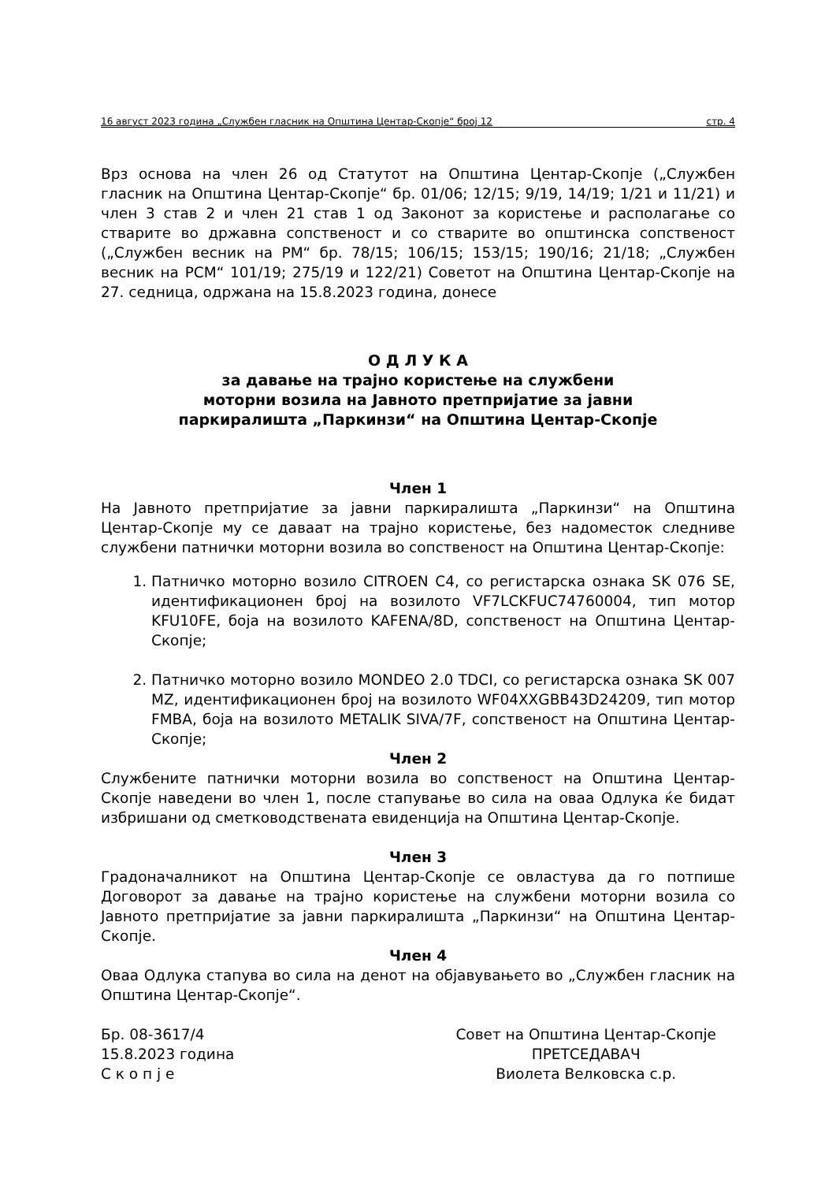16 август 2023 година „Службен гласник на Општина Центар-Скопје“ број 12 стр. 4
Врз основа на член 26 од Статутот на Општина Центар-Скопје („Службен гласник на Општина Центар-Скопје“ бр. 01/06; 12/15; 9/19, 14/19; 1/21 и 11/21) и член 3 став 2 и член 21 став 1 од Законот за користење и располагање со стварите во државна сопственост и со стварите во општинска сопственост („Службен весник на РМ“ бр. 78/15; 106/15; 153/15; 190/16; 21/18; „Службен весник на РСМ“ 101/19; 275/19 и 122/21) Советот на Општина Центар-Скопје на 27. седница, одржана на 15.8.2023 година, донесе
О Д Л У К А
за давање на трајно користење на службени
моторни возила на Јавното претпријатие за јавни
паркиралишта „Паркинзи“ на Општина Центар-Скопје
Член 1
На Јавното претпријатие за јавни паркиралишта „Паркинзи“ на Општина Центар-Скопје му се даваат на трајно користење, без надоместок следниве службени патнички моторни возила во сопственост на Општина Центар-Скопје:
1. Патничко моторно возило CITROEN C4, со регистарска ознака SK 076 SE, идентификационен број на возилото VF7LCKFUC74760004, тип мотор KFU10FE, боја на возилото KAFENA/8D, сопственост на Општина Центар-Скопје;
2. Патничко моторно возило MONDEO 2.0 TDCI, со регистарска ознака SK 007 MZ, идентификационен број на возилото WF04XXGBB43D24209, тип мотор FMBA, боја на возилото METALIK SIVA/7F, сопственост на Општина Центар-Скопје;
Член 2
Службените патнички моторни возила во сопственост на Општина Центар-Скопје наведени во член 1, после стапување во сила на оваа Одлука ќе бидат избришани од сметководствената евиденција на Општина Центар-Скопје.
Член 3
Градоначалникот на Општина Центар-Скопје се овластува да го потпише Договорот за давање на трајно користење на службени моторни возила со Јавното претпријатие за јавни паркиралишта „Паркинзи“ на Општина Центар-Скопје.
Член 4
Оваа Одлука стапува во сила на денот на објавувањето во „Службен гласник на Општина Центар-Скопје“.
Бр. 08-3617/4
15.8.2023 година
С к о п ј е
Совет на Општина Центар-Скопје
ПРЕТСЕДАВАЧ
Виолета Велковска с.р.